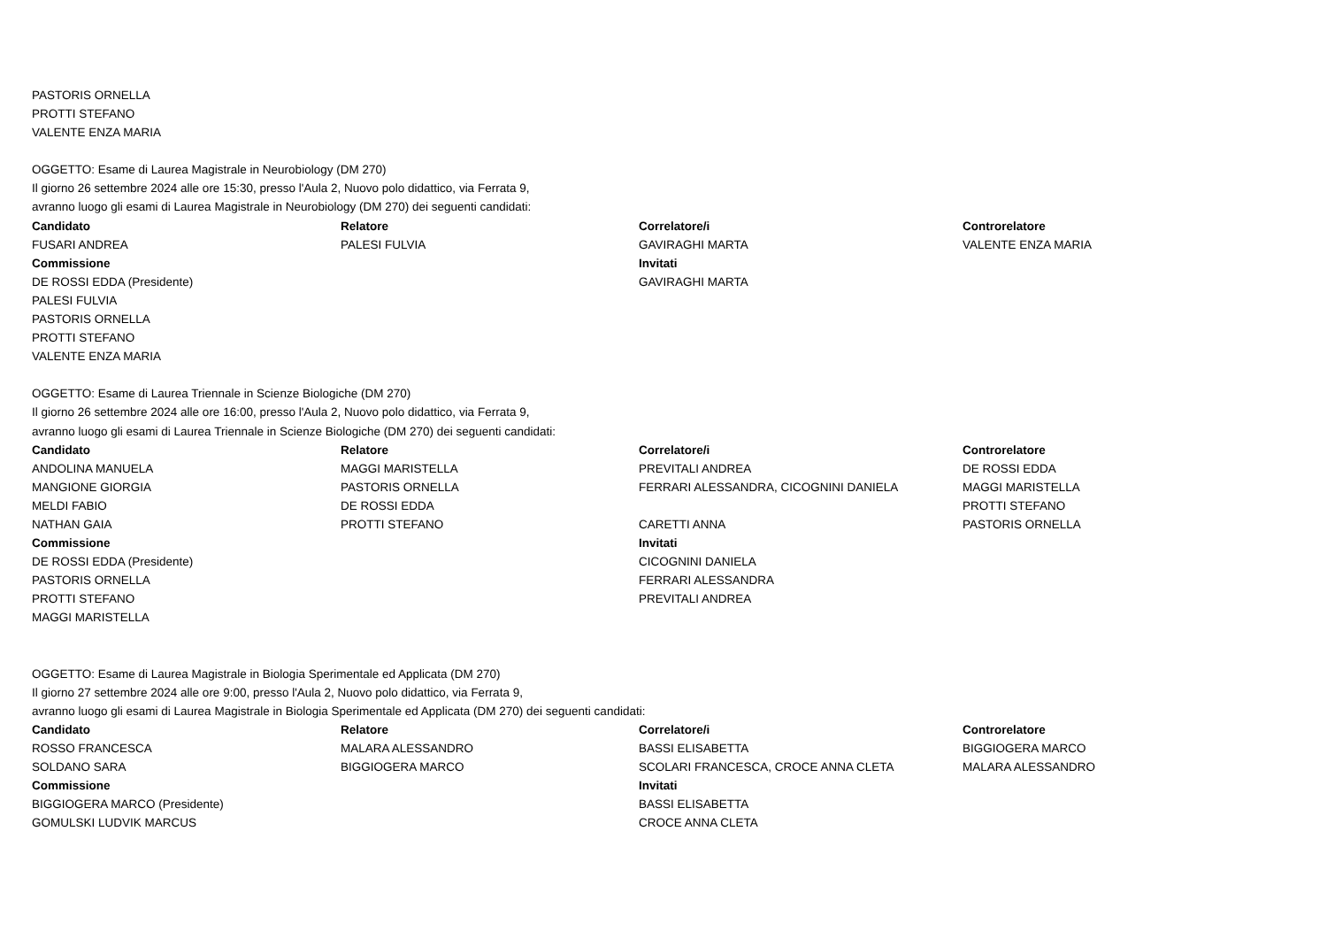PASTORIS ORNELLA
PROTTI STEFANO
VALENTE ENZA MARIA
OGGETTO: Esame di Laurea Magistrale in Neurobiology (DM 270)
Il giorno 26 settembre 2024 alle ore 15:30, presso l'Aula 2, Nuovo polo didattico, via Ferrata 9,
avranno luogo gli esami di Laurea Magistrale in Neurobiology (DM 270) dei seguenti candidati:
| Candidato | Relatore | Correlatore/i | Controrelatore |
| --- | --- | --- | --- |
| FUSARI ANDREA | PALESI FULVIA | GAVIRAGHI MARTA | VALENTE ENZA MARIA |
| Commissione | | Invitati | |
| DE ROSSI EDDA (Presidente) | | GAVIRAGHI MARTA | |
| PALESI FULVIA | | | |
| PASTORIS ORNELLA | | | |
| PROTTI STEFANO | | | |
| VALENTE ENZA MARIA | | | |
OGGETTO: Esame di Laurea Triennale in Scienze Biologiche (DM 270)
Il giorno 26 settembre 2024 alle ore 16:00, presso l'Aula 2, Nuovo polo didattico, via Ferrata 9,
avranno luogo gli esami di Laurea Triennale in Scienze Biologiche (DM 270) dei seguenti candidati:
| Candidato | Relatore | Correlatore/i | Controrelatore |
| --- | --- | --- | --- |
| ANDOLINA MANUELA | MAGGI MARISTELLA | PREVITALI ANDREA | DE ROSSI EDDA |
| MANGIONE GIORGIA | PASTORIS ORNELLA | FERRARI ALESSANDRA, CICOGNINI DANIELA | MAGGI MARISTELLA |
| MELDI FABIO | DE ROSSI EDDA | | PROTTI STEFANO |
| NATHAN GAIA | PROTTI STEFANO | CARETTI ANNA | PASTORIS ORNELLA |
| Commissione | | Invitati | |
| DE ROSSI EDDA (Presidente) | | CICOGNINI DANIELA | |
| PASTORIS ORNELLA | | FERRARI ALESSANDRA | |
| PROTTI STEFANO | | PREVITALI ANDREA | |
| MAGGI MARISTELLA | | | |
OGGETTO: Esame di Laurea Magistrale in Biologia Sperimentale ed Applicata (DM 270)
Il giorno 27 settembre 2024 alle ore 9:00, presso l'Aula 2, Nuovo polo didattico, via Ferrata 9,
avranno luogo gli esami di Laurea Magistrale in Biologia Sperimentale ed Applicata (DM 270) dei seguenti candidati:
| Candidato | Relatore | Correlatore/i | Controrelatore |
| --- | --- | --- | --- |
| ROSSO FRANCESCA | MALARA ALESSANDRO | BASSI ELISABETTA | BIGGIOGERA MARCO |
| SOLDANO SARA | BIGGIOGERA MARCO | SCOLARI FRANCESCA, CROCE ANNA CLETA | MALARA ALESSANDRO |
| Commissione | | Invitati | |
| BIGGIOGERA MARCO (Presidente) | | BASSI ELISABETTA | |
| GOMULSKI LUDVIK MARCUS | | CROCE ANNA CLETA | |